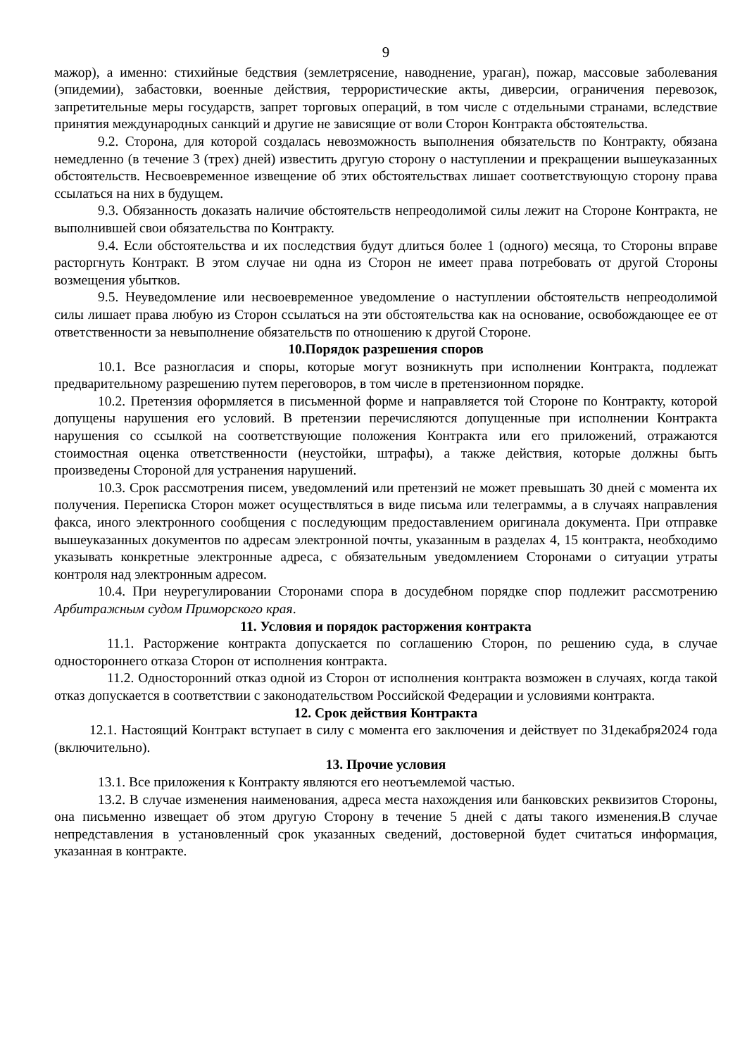9
мажор), а именно: стихийные бедствия (землетрясение, наводнение, ураган), пожар, массовые заболевания (эпидемии), забастовки, военные действия, террористические акты, диверсии, ограничения перевозок, запретительные меры государств, запрет торговых операций, в том числе с отдельными странами, вследствие принятия международных санкций и другие не зависящие от воли Сторон Контракта обстоятельства.
9.2. Сторона, для которой создалась невозможность выполнения обязательств по Контракту, обязана немедленно (в течение 3 (трех) дней) известить другую сторону о наступлении и прекращении вышеуказанных обстоятельств. Несвоевременное извещение об этих обстоятельствах лишает соответствующую сторону права ссылаться на них в будущем.
9.3. Обязанность доказать наличие обстоятельств непреодолимой силы лежит на Стороне Контракта, не выполнившей свои обязательства по Контракту.
9.4. Если обстоятельства и их последствия будут длиться более 1 (одного) месяца, то Стороны вправе расторгнуть Контракт. В этом случае ни одна из Сторон не имеет права потребовать от другой Стороны возмещения убытков.
9.5. Неуведомление или несвоевременное уведомление о наступлении обстоятельств непреодолимой силы лишает права любую из Сторон ссылаться на эти обстоятельства как на основание, освобождающее ее от ответственности за невыполнение обязательств по отношению к другой Стороне.
10.Порядок разрешения споров
10.1. Все разногласия и споры, которые могут возникнуть при исполнении Контракта, подлежат предварительному разрешению путем переговоров, в том числе в претензионном порядке.
10.2. Претензия оформляется в письменной форме и направляется той Стороне по Контракту, которой допущены нарушения его условий. В претензии перечисляются допущенные при исполнении Контракта нарушения со ссылкой на соответствующие положения Контракта или его приложений, отражаются стоимостная оценка ответственности (неустойки, штрафы), а также действия, которые должны быть произведены Стороной для устранения нарушений.
10.3. Срок рассмотрения писем, уведомлений или претензий не может превышать 30 дней с момента их получения. Переписка Сторон может осуществляться в виде письма или телеграммы, а в случаях направления факса, иного электронного сообщения с последующим предоставлением оригинала документа. При отправке вышеуказанных документов по адресам электронной почты, указанным в разделах 4, 15 контракта, необходимо указывать конкретные электронные адреса, с обязательным уведомлением Сторонами о ситуации утраты контроля над электронным адресом.
10.4. При неурегулировании Сторонами спора в досудебном порядке спор подлежит рассмотрению Арбитражным судом Приморского края.
11. Условия и порядок расторжения контракта
11.1. Расторжение контракта допускается по соглашению Сторон, по решению суда, в случае одностороннего отказа Сторон от исполнения контракта.
11.2. Односторонний отказ одной из Сторон от исполнения контракта возможен в случаях, когда такой отказ допускается в соответствии с законодательством Российской Федерации и условиями контракта.
12. Срок действия Контракта
12.1. Настоящий Контракт вступает в силу с момента его заключения и действует по 31декабря2024 года (включительно).
13. Прочие условия
13.1. Все приложения к Контракту являются его неотъемлемой частью.
13.2. В случае изменения наименования, адреса места нахождения или банковских реквизитов Стороны, она письменно извещает об этом другую Сторону в течение 5 дней с даты такого изменения.В случае непредставления в установленный срок указанных сведений, достоверной будет считаться информация, указанная в контракте.